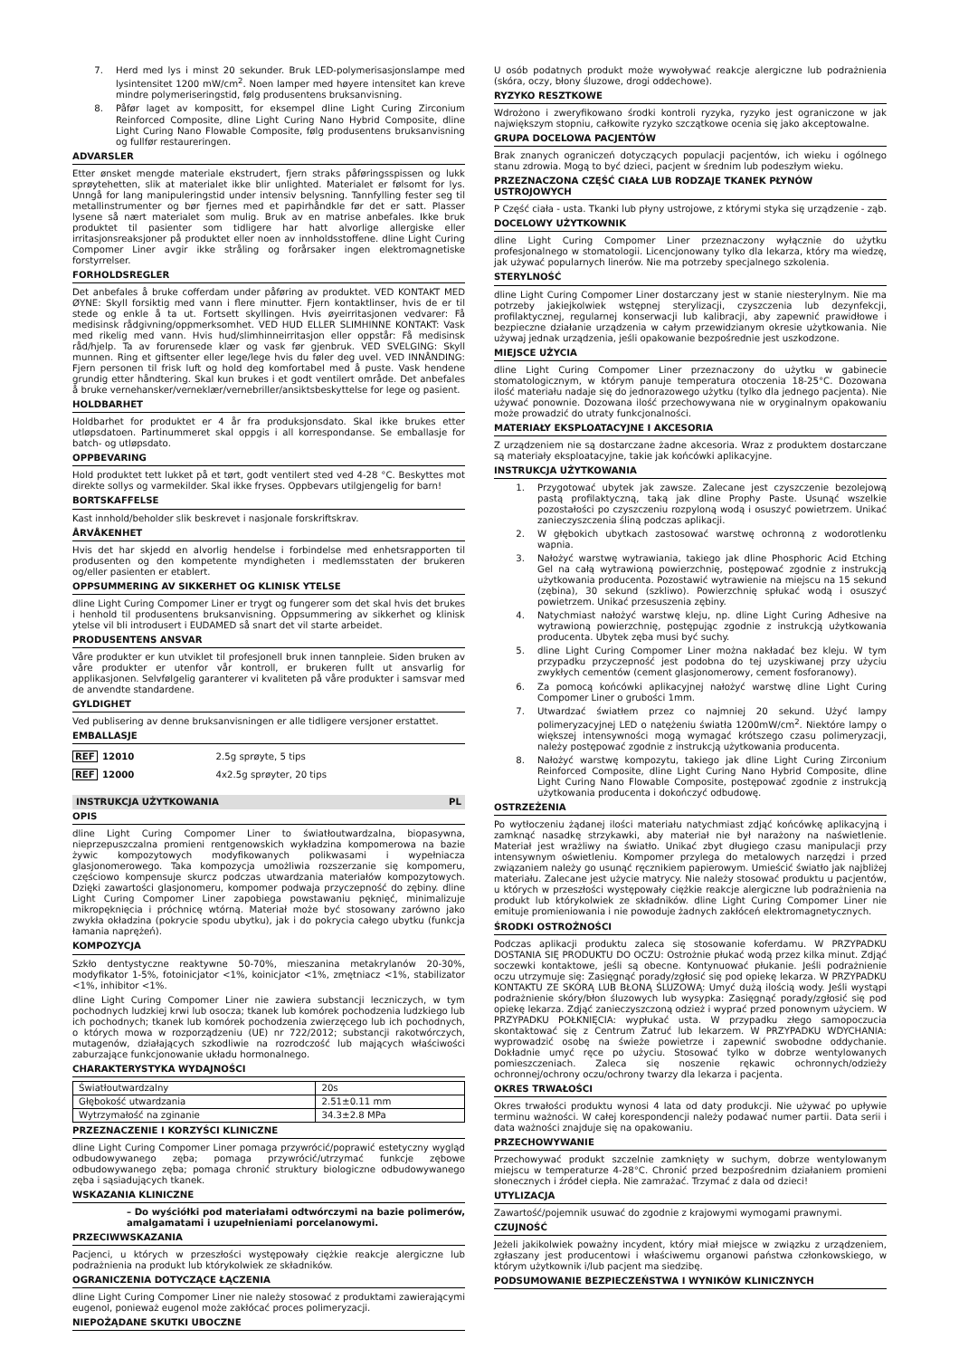7. Herd med lys i minst 20 sekunder. Bruk LED-polymerisasjonslampe med lysintensitet 1200 mW/cm<sup>2</sup>. Noen lamper med høyere intensitet kan kreve mindre polymeriseringstid, følg produsentens bruksanvisning.
8. Påfør laget av kompositt, for eksempel dline Light Curing Zirconium Reinforced Composite, dline Light Curing Nano Hybrid Composite, dline Light Curing Nano Flowable Composite, følg produsentens bruksanvisning og fullfør restaureringen.
ADVARSLER
Etter ønsket mengde materiale ekstrudert, fjern straks påføringsspissen og lukk sprøytehetten, slik at materialet ikke blir unlighted. Materialet er følsomt for lys. Unngå for lang manipuleringstid under intensiv belysning. Tannfylling fester seg til metallinstrumenter og bør fjernes med et papirhåndkle før det er satt. Plasser lysene så nært materialet som mulig. Bruk av en matrise anbefales. Ikke bruk produktet til pasienter som tidligere har hatt alvorlige allergiske eller irritasjonsreaksjoner på produktet eller noen av innholdsstoffene. dline Light Curing Compomer Liner avgir ikke stråling og forårsaker ingen elektromagnetiske forstyrrelser.
FORHOLDSREGLER
Det anbefales å bruke cofferdam under påføring av produktet. VED KONTAKT MED ØYNE: Skyll forsiktig med vann i flere minutter. Fjern kontaktlinser, hvis de er til stede og enkle å ta ut. Fortsett skyllingen. Hvis øyeirritasjonen vedvarer: Få medisinsk rådgivning/oppmerksomhet. VED HUD ELLER SLIMHINNE KONTAKT: Vask med rikelig med vann. Hvis hud/slimhinneirritasjon eller oppstår: Få medisinsk råd/hjelp. Ta av forurensede klær og vask før gjenbruk. VED SVELGING: Skyll munnen. Ring et giftsenter eller lege/lege hvis du føler deg uvel. VED INNÅNDING: Fjern personen til frisk luft og hold deg komfortabel med å puste. Vask hendene grundig etter håndtering. Skal kun brukes i et godt ventilert område. Det anbefales å bruke vernehansker/verneklær/vernebriller/ansiktsbeskyttelse for lege og pasient.
HOLDBARHET
Holdbarhet for produktet er 4 år fra produksjonsdato. Skal ikke brukes etter utløpsdatoen. Partinummeret skal oppgis i all korrespondanse. Se emballasje for batch- og utløpsdato.
OPPBEVARING
Hold produktet tett lukket på et tørt, godt ventilert sted ved 4-28 °C. Beskyttes mot direkte sollys og varmekilder. Skal ikke fryses. Oppbevars utilgjengelig for barn!
BORTSKAFFELSE
Kast innhold/beholder slik beskrevet i nasjonale forskriftskrav.
ÅRVÅKENHET
Hvis det har skjedd en alvorlig hendelse i forbindelse med enhetsrapporten til produsenten og den kompetente myndigheten i medlemsstaten der brukeren og/eller pasienten er etablert.
OPPSUMMERING AV SIKKERHET OG KLINISK YTELSE
dline Light Curing Compomer Liner er trygt og fungerer som det skal hvis det brukes i henhold til produsentens bruksanvisning. Oppsummering av sikkerhet og klinisk ytelse vil bli introdusert i EUDAMED så snart det vil starte arbeidet.
PRODUSENTENS ANSVAR
Våre produkter er kun utviklet til profesjonell bruk innen tannpleie. Siden bruken av våre produkter er utenfor vår kontroll, er brukeren fullt ut ansvarlig for applikasjonen. Selvfølgelig garanterer vi kvaliteten på våre produkter i samsvar med de anvendte standardene.
GYLDIGHET
Ved publisering av denne bruksanvisningen er alle tidligere versjoner erstattet.
EMBALLASJE
| REF 12010 | 2.5g sprøyte, 5 tips |
| REF 12000 | 4x2.5g sprøyter, 20 tips |
INSTRUKCJA UŻYTKOWANIA PL
OPIS
dline Light Curing Compomer Liner to światłoutwardzalna, biopasywna, nieprzepuszczalna promieni rentgenowskich wykładzina kompomerowa na bazie żywic kompozytowych modyfikowanych polikwasami i wypełniacza glasjonomerowego. Taka kompozycja umożliwia rozszerzanie się kompomeru, częściowo kompensuje skurcz podczas utwardzania materiałów kompozytowych. Dzięki zawartości glasjonomeru, kompomer podwaja przyczepność do zębiny. dline Light Curing Compomer Liner zapobiega powstawaniu pęknięć, minimalizuje mikropęknięcia i próchnicę wtórną. Materiał może być stosowany zarówno jako zwykła okładzina (pokrycie spodu ubytku), jak i do pokrycia całego ubytku (funkcja łamania naprężeń).
KOMPOZYCJA
Szkło dentystyczne reaktywne 50-70%, mieszanina metakrylanów 20-30%, modyfikator 1-5%, fotoinicjator <1%, koinicjator <1%, zmętniacz <1%, stabilizator <1%, inhibitor <1%.
dline Light Curing Compomer Liner nie zawiera substancji leczniczych, w tym pochodnych ludzkiej krwi lub osocza; tkanek lub komórek pochodzenia ludzkiego lub ich pochodnych; tkanek lub komórek pochodzenia zwierzęcego lub ich pochodnych, o których mowa w rozporządzeniu (UE) nr 722/2012; substancji rakotwórczych, mutagenów, działających szkodliwie na rozrodczość lub mających właściwości zaburzające funkcjonowanie układu hormonalnego.
CHARAKTERYSTYKA WYDAJNOŚCI
| Światłoutwardzalny | 20s |
| Głębokość utwardzania | 2.51±0.11 mm |
| Wytrzymałość na zginanie | 34.3±2.8 MPa |
PRZEZNACZENIE I KORZYŚCI KLINICZNE
dline Light Curing Compomer Liner pomaga przywrócić/poprawić estetyczny wygląd odbudowywanego zęba; pomaga przywrócić/utrzymać funkcje zębowe odbudowywanego zęba; pomaga chronić struktury biologiczne odbudowywanego zęba i sąsiadujących tkanek.
WSKAZANIA KLINICZNE
– Do wyściółki pod materiałami odtwórczymi na bazie polimerów, amalgamatami i uzupełnieniami porcelanowymi.
PRZECIWWSKAZANIA
Pacjenci, u których w przeszłości występowały ciężkie reakcje alergiczne lub podrażnienia na produkt lub którykolwiek ze składników.
OGRANICZENIA DOTYCZĄCE ŁĄCZENIA
dline Light Curing Compomer Liner nie należy stosować z produktami zawierającymi eugenol, ponieważ eugenol może zakłócać proces polimeryzacji.
NIEPOŻĄDANE SKUTKI UBOCZNE
U osób podatnych produkt może wywoływać reakcje alergiczne lub podrażnienia (skóra, oczy, błony śluzowe, drogi oddechowe).
RYZYKO RESZTKOWE
Wdrożono i zweryfikowano środki kontroli ryzyka, ryzyko jest ograniczone w jak największym stopniu, całkowite ryzyko szczątkowe ocenia się jako akceptowalne.
GRUPA DOCELOWA PACJENTÓW
Brak znanych ograniczeń dotyczących populacji pacjentów, ich wieku i ogólnego stanu zdrowia. Mogą to być dzieci, pacjent w średnim lub podeszłym wieku.
PRZEZNACZONA CZĘŚĆ CIAŁA LUB RODZAJE TKANEK PŁYNÓW USTROJOWYCH
P Część ciała - usta. Tkanki lub płyny ustrojowe, z którymi styka się urządzenie - ząb.
DOCELOWY UŻYTKOWNIK
dline Light Curing Compomer Liner przeznaczony wyłącznie do użytku profesjonalnego w stomatologii. Licencjonowany tylko dla lekarza, który ma wiedzę, jak używać popularnych linerów. Nie ma potrzeby specjalnego szkolenia.
STERYLNOŚĆ
dline Light Curing Compomer Liner dostarczany jest w stanie niesterylnym. Nie ma potrzeby jakiejkolwiek wstępnej sterylizacji, czyszczenia lub dezynfekcji, profilaktycznej, regularnej konserwacji lub kalibracji, aby zapewnić prawidłowe i bezpieczne działanie urządzenia w całym przewidzianym okresie użytkowania. Nie używaj jednak urządzenia, jeśli opakowanie bezpośrednie jest uszkodzone.
MIEJSCE UŻYCIA
dline Light Curing Compomer Liner przeznaczony do użytku w gabinecie stomatologicznym, w którym panuje temperatura otoczenia 18-25°C. Dozowana ilość materiału nadaje się do jednorazowego użytku (tylko dla jednego pacjenta). Nie używać ponownie. Dozowana ilość przechowywana nie w oryginalnym opakowaniu może prowadzić do utraty funkcjonalności.
MATERIAŁY EKSPLOATACYJNE I AKCESORIA
Z urządzeniem nie są dostarczane żadne akcesoria. Wraz z produktem dostarczane są materiały eksploatacyjne, takie jak końcówki aplikacyjne.
INSTRUKCJA UŻYTKOWANIA
1. Przygotować ubytek jak zawsze. Zalecane jest czyszczenie bezolejową pastą profilaktyczną, taką jak dline Prophy Paste. Usunąć wszelkie pozostałości po czyszczeniu rozpyloną wodą i osuszyć powietrzem. Unikać zanieczyszczenia śliną podczas aplikacji.
2. W głębokich ubytkach zastosować warstwę ochronną z wodorotlenku wapnia.
3. Nałożyć warstwę wytrawiania, takiego jak dline Phosphoric Acid Etching Gel na całą wytrawioną powierzchnię, postępować zgodnie z instrukcją użytkowania producenta. Pozostawić wytrawienie na miejscu na 15 sekund (zębina), 30 sekund (szkliwo). Powierzchnię spłukać wodą i osuszyć powietrzem. Unikać przesuszenia zębiny.
4. Natychmiast nałożyć warstwę kleju, np. dline Light Curing Adhesive na wytrawioną powierzchnię, postępując zgodnie z instrukcją użytkowania producenta. Ubytek zęba musi być suchy.
5. dline Light Curing Compomer Liner można nakładać bez kleju. W tym przypadku przyczepność jest podobna do tej uzyskiwanej przy użyciu zwykłych cementów (cement glasjonomerowy, cement fosforanowy).
6. Za pomocą końcówki aplikacyjnej nałożyć warstwę dline Light Curing Compomer Liner o grubości 1mm.
7. Utwardzać światłem przez co najmniej 20 sekund. Użyć lampy polimeryzacyjnej LED o natężeniu światła 1200mW/cm<sup>2</sup>. Niektóre lampy o większej intensywności mogą wymagać krótszego czasu polimeryzacji, należy postępować zgodnie z instrukcją użytkowania producenta.
8. Nałożyć warstwę kompozytu, takiego jak dline Light Curing Zirconium Reinforced Composite, dline Light Curing Nano Hybrid Composite, dline Light Curing Nano Flowable Composite, postępować zgodnie z instrukcją użytkowania producenta i dokończyć odbudowę.
OSTRZEŻENIA
Po wytłoczeniu żądanej ilości materiału natychmiast zdjąć końcówkę aplikacyjną i zamknąć nasadkę strzykawki, aby materiał nie był narażony na naświetlenie. Materiał jest wrażliwy na światło. Unikać zbyt długiego czasu manipulacji przy intensywnym oświetleniu. Kompomer przylega do metalowych narzędzi i przed związaniem należy go usunąć ręcznikiem papierowym. Umieścić światło jak najbliżej materiału. Zalecane jest użycie matrycy. Nie należy stosować produktu u pacjentów, u których w przeszłości występowały ciężkie reakcje alergiczne lub podrażnienia na produkt lub którykolwiek ze składników. dline Light Curing Compomer Liner nie emituje promieniowania i nie powoduje żadnych zakłóceń elektromagnetycznych.
ŚRODKI OSTROŻNOŚCI
Podczas aplikacji produktu zaleca się stosowanie koferdamu. W PRZYPADKU DOSTANIA SIĘ PRODUKTU DO OCZU: Ostrożnie płukać wodą przez kilka minut. Zdjąć soczewki kontaktowe, jeśli są obecne. Kontynuować płukanie. Jeśli podrażnienie oczu utrzymuje się: Zasięgnąć porady/zgłosić się pod opiekę lekarza. W PRZYPADKU KONTAKTU ZE SKÓRĄ LUB BŁONĄ ŚLUZOWĄ: Umyć dużą ilością wody. Jeśli wystąpi podrażnienie skóry/błon śluzowych lub wysypka: Zasięgnąć porady/zgłosić się pod opiekę lekarza. Zdjąć zanieczyszczoną odzież i wyprać przed ponownym użyciem. W PRZYPADKU POŁKNIĘCIA: wypłukać usta. W przypadku złego samopoczucia skontaktować się z Centrum Zatruć lub lekarzem. W PRZYPADKU WDYCHANIA: wyprowadzić osobę na świeże powietrze i zapewnić swobodne oddychanie. Dokładnie umyć ręce po użyciu. Stosować tylko w dobrze wentylowanych pomieszczeniach. Zaleca się noszenie rękawic ochronnych/odzieży ochronnej/ochrony oczu/ochrony twarzy dla lekarza i pacjenta.
OKRES TRWAŁOŚCI
Okres trwałości produktu wynosi 4 lata od daty produkcji. Nie używać po upływie terminu ważności. W całej korespondencji należy podawać numer partii. Data serii i data ważności znajduje się na opakowaniu.
PRZECHOWYWANIE
Przechowywać produkt szczelnie zamknięty w suchym, dobrze wentylowanym miejscu w temperaturze 4-28°C. Chronić przed bezpośrednim działaniem promieni słonecznych i źródeł ciepła. Nie zamrażać. Trzymać z dala od dzieci!
UTYLIZACJA
Zawartość/pojemnik usuwać do zgodnie z krajowymi wymogami prawnymi.
CZUJNOŚĆ
Jeżeli jakikolwiek poważny incydent, który miał miejsce w związku z urządzeniem, zgłaszany jest producentowi i właściwemu organowi państwa członkowskiego, w którym użytkownik i/lub pacjent ma siedzibę.
PODSUMOWANIE BEZPIECZEŃSTWA I WYNIKÓW KLINICZNYCH